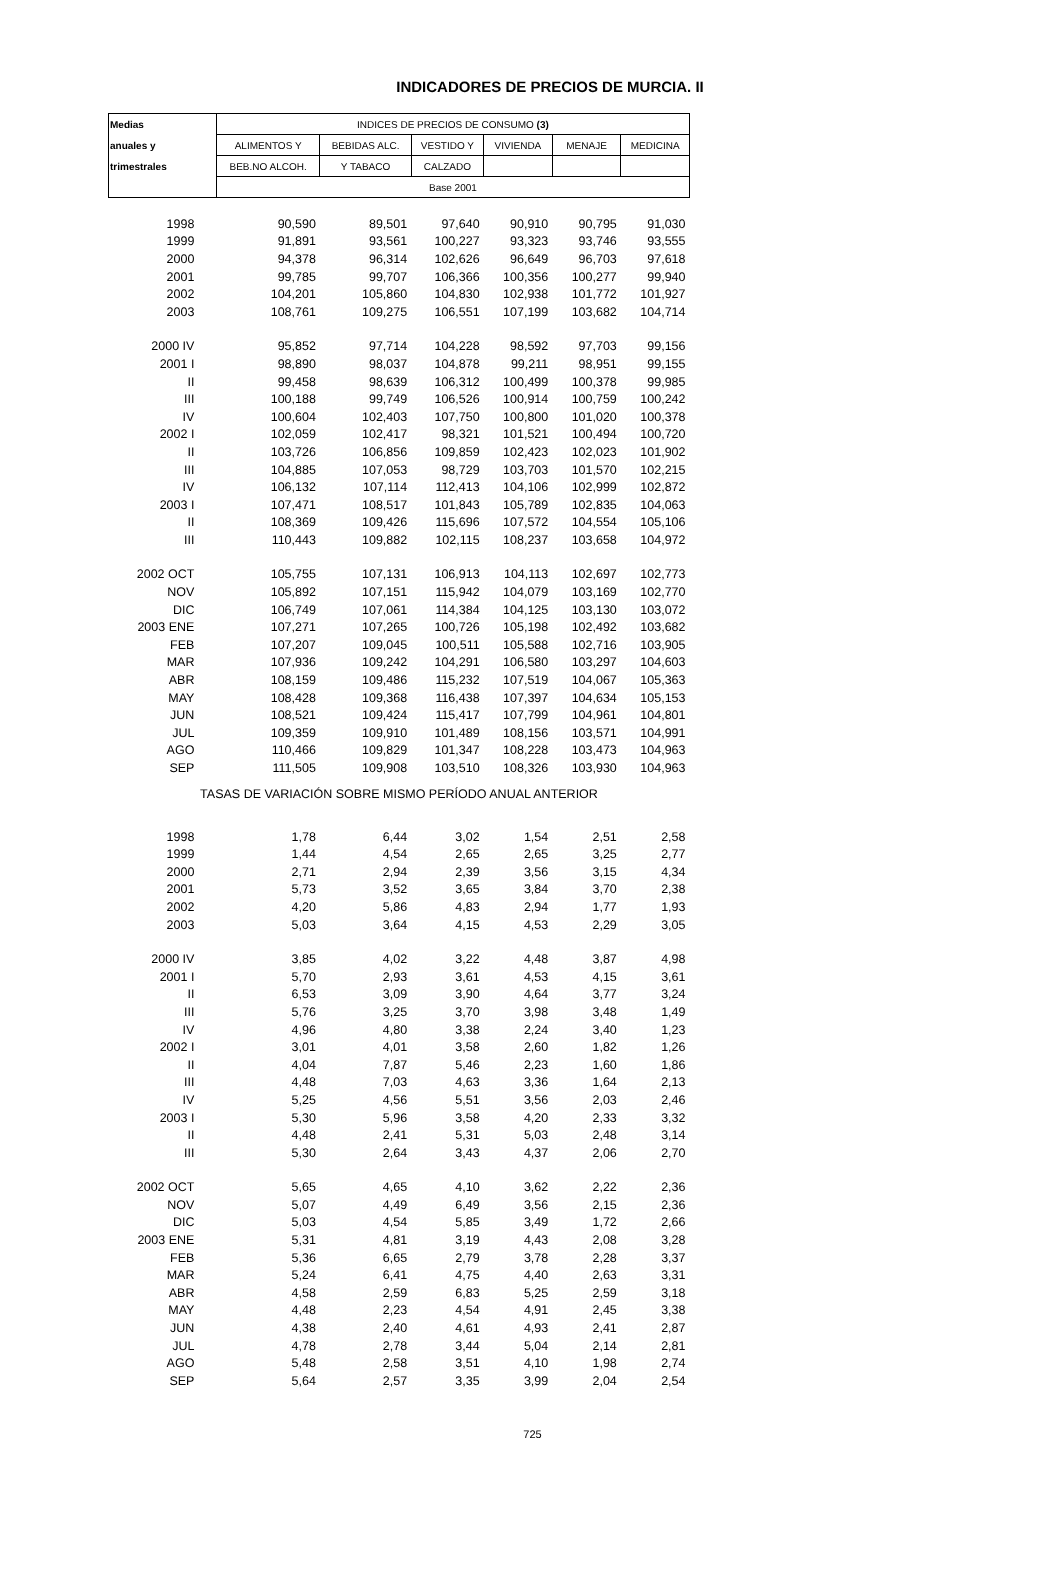INDICADORES DE PRECIOS DE MURCIA. II
| Medias | INDICES DE PRECIOS DE CONSUMO (3) | | | | | |
| --- | --- | --- | --- | --- | --- | --- |
| anuales y | ALIMENTOS Y | BEBIDAS ALC. | VESTIDO Y | VIVIENDA | MENAJE | MEDICINA |
| trimestrales | BEB.NO ALCOH. | Y TABACO | CALZADO | | | |
| | Base 2001 | | | | | |
| 1998 | 90,590 | 89,501 | 97,640 | 90,910 | 90,795 | 91,030 |
| 1999 | 91,891 | 93,561 | 100,227 | 93,323 | 93,746 | 93,555 |
| 2000 | 94,378 | 96,314 | 102,626 | 96,649 | 96,703 | 97,618 |
| 2001 | 99,785 | 99,707 | 106,366 | 100,356 | 100,277 | 99,940 |
| 2002 | 104,201 | 105,860 | 104,830 | 102,938 | 101,772 | 101,927 |
| 2003 | 108,761 | 109,275 | 106,551 | 107,199 | 103,682 | 104,714 |
| 2000 IV | 95,852 | 97,714 | 104,228 | 98,592 | 97,703 | 99,156 |
| 2001 I | 98,890 | 98,037 | 104,878 | 99,211 | 98,951 | 99,155 |
| II | 99,458 | 98,639 | 106,312 | 100,499 | 100,378 | 99,985 |
| III | 100,188 | 99,749 | 106,526 | 100,914 | 100,759 | 100,242 |
| IV | 100,604 | 102,403 | 107,750 | 100,800 | 101,020 | 100,378 |
| 2002 I | 102,059 | 102,417 | 98,321 | 101,521 | 100,494 | 100,720 |
| II | 103,726 | 106,856 | 109,859 | 102,423 | 102,023 | 101,902 |
| III | 104,885 | 107,053 | 98,729 | 103,703 | 101,570 | 102,215 |
| IV | 106,132 | 107,114 | 112,413 | 104,106 | 102,999 | 102,872 |
| 2003 I | 107,471 | 108,517 | 101,843 | 105,789 | 102,835 | 104,063 |
| II | 108,369 | 109,426 | 115,696 | 107,572 | 104,554 | 105,106 |
| III | 110,443 | 109,882 | 102,115 | 108,237 | 103,658 | 104,972 |
| 2002 OCT | 105,755 | 107,131 | 106,913 | 104,113 | 102,697 | 102,773 |
| NOV | 105,892 | 107,151 | 115,942 | 104,079 | 103,169 | 102,770 |
| DIC | 106,749 | 107,061 | 114,384 | 104,125 | 103,130 | 103,072 |
| 2003 ENE | 107,271 | 107,265 | 100,726 | 105,198 | 102,492 | 103,682 |
| FEB | 107,207 | 109,045 | 100,511 | 105,588 | 102,716 | 103,905 |
| MAR | 107,936 | 109,242 | 104,291 | 106,580 | 103,297 | 104,603 |
| ABR | 108,159 | 109,486 | 115,232 | 107,519 | 104,067 | 105,363 |
| MAY | 108,428 | 109,368 | 116,438 | 107,397 | 104,634 | 105,153 |
| JUN | 108,521 | 109,424 | 115,417 | 107,799 | 104,961 | 104,801 |
| JUL | 109,359 | 109,910 | 101,489 | 108,156 | 103,571 | 104,991 |
| AGO | 110,466 | 109,829 | 101,347 | 108,228 | 103,473 | 104,963 |
| SEP | 111,505 | 109,908 | 103,510 | 108,326 | 103,930 | 104,963 |
| TASAS DE VARIACIÓN SOBRE MISMO PERÍODO ANUAL ANTERIOR | | | | | | |
| 1998 | 1,78 | 6,44 | 3,02 | 1,54 | 2,51 | 2,58 |
| 1999 | 1,44 | 4,54 | 2,65 | 2,65 | 3,25 | 2,77 |
| 2000 | 2,71 | 2,94 | 2,39 | 3,56 | 3,15 | 4,34 |
| 2001 | 5,73 | 3,52 | 3,65 | 3,84 | 3,70 | 2,38 |
| 2002 | 4,20 | 5,86 | 4,83 | 2,94 | 1,77 | 1,93 |
| 2003 | 5,03 | 3,64 | 4,15 | 4,53 | 2,29 | 3,05 |
| 2000 IV | 3,85 | 4,02 | 3,22 | 4,48 | 3,87 | 4,98 |
| 2001 I | 5,70 | 2,93 | 3,61 | 4,53 | 4,15 | 3,61 |
| II | 6,53 | 3,09 | 3,90 | 4,64 | 3,77 | 3,24 |
| III | 5,76 | 3,25 | 3,70 | 3,98 | 3,48 | 1,49 |
| IV | 4,96 | 4,80 | 3,38 | 2,24 | 3,40 | 1,23 |
| 2002 I | 3,01 | 4,01 | 3,58 | 2,60 | 1,82 | 1,26 |
| II | 4,04 | 7,87 | 5,46 | 2,23 | 1,60 | 1,86 |
| III | 4,48 | 7,03 | 4,63 | 3,36 | 1,64 | 2,13 |
| IV | 5,25 | 4,56 | 5,51 | 3,56 | 2,03 | 2,46 |
| 2003 I | 5,30 | 5,96 | 3,58 | 4,20 | 2,33 | 3,32 |
| II | 4,48 | 2,41 | 5,31 | 5,03 | 2,48 | 3,14 |
| III | 5,30 | 2,64 | 3,43 | 4,37 | 2,06 | 2,70 |
| 2002 OCT | 5,65 | 4,65 | 4,10 | 3,62 | 2,22 | 2,36 |
| NOV | 5,07 | 4,49 | 6,49 | 3,56 | 2,15 | 2,36 |
| DIC | 5,03 | 4,54 | 5,85 | 3,49 | 1,72 | 2,66 |
| 2003 ENE | 5,31 | 4,81 | 3,19 | 4,43 | 2,08 | 3,28 |
| FEB | 5,36 | 6,65 | 2,79 | 3,78 | 2,28 | 3,37 |
| MAR | 5,24 | 6,41 | 4,75 | 4,40 | 2,63 | 3,31 |
| ABR | 4,58 | 2,59 | 6,83 | 5,25 | 2,59 | 3,18 |
| MAY | 4,48 | 2,23 | 4,54 | 4,91 | 2,45 | 3,38 |
| JUN | 4,38 | 2,40 | 4,61 | 4,93 | 2,41 | 2,87 |
| JUL | 4,78 | 2,78 | 3,44 | 5,04 | 2,14 | 2,81 |
| AGO | 5,48 | 2,58 | 3,51 | 4,10 | 1,98 | 2,74 |
| SEP | 5,64 | 2,57 | 3,35 | 3,99 | 2,04 | 2,54 |
725